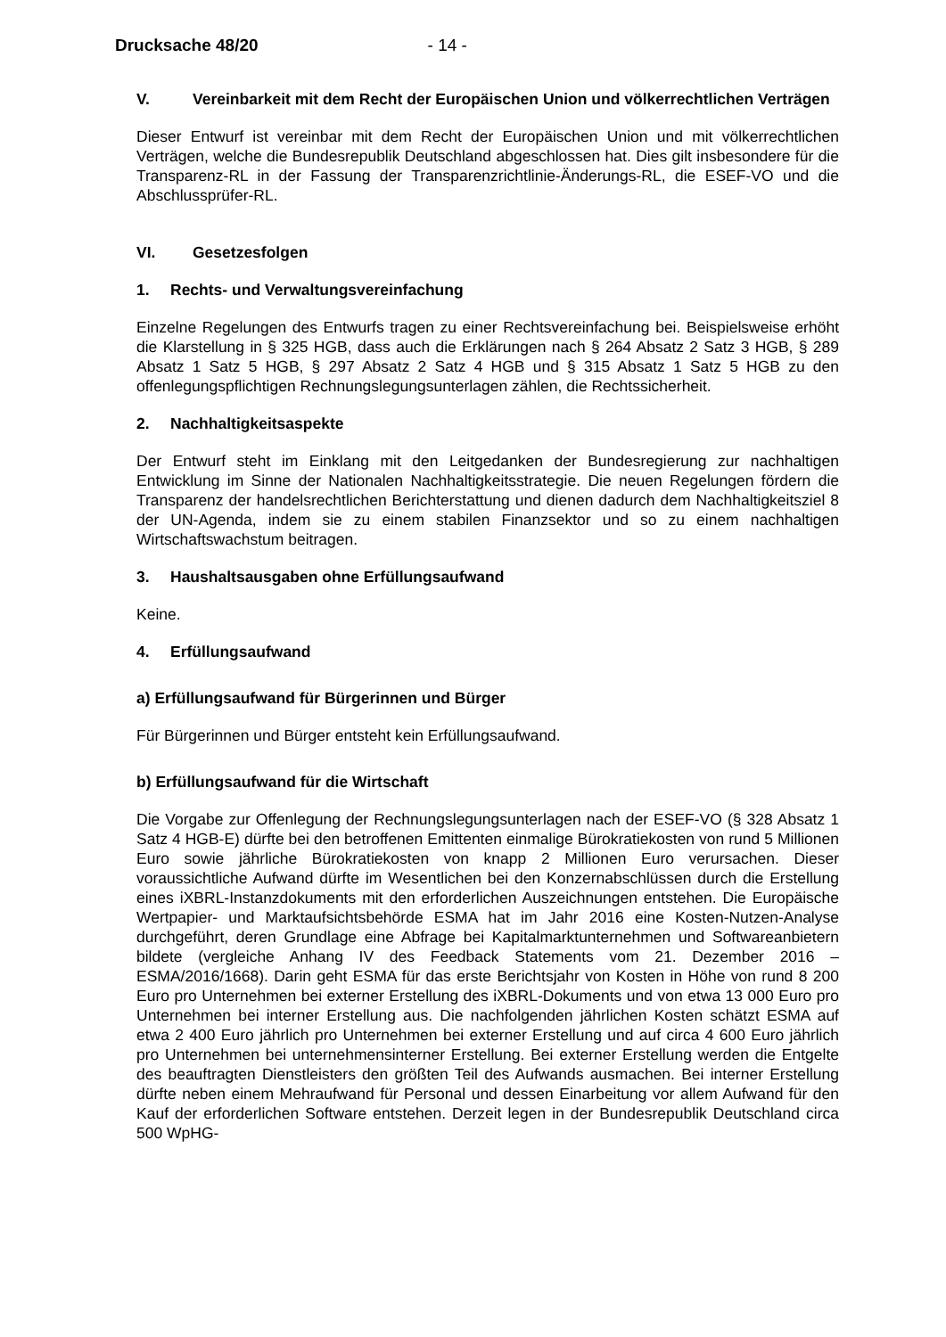Drucksache 48/20 - 14 -
V. Vereinbarkeit mit dem Recht der Europäischen Union und völkerrechtlichen Verträgen
Dieser Entwurf ist vereinbar mit dem Recht der Europäischen Union und mit völkerrechtlichen Verträgen, welche die Bundesrepublik Deutschland abgeschlossen hat. Dies gilt insbesondere für die Transparenz-RL in der Fassung der Transparenzrichtlinie-Änderungs-RL, die ESEF-VO und die Abschlussprüfer-RL.
VI. Gesetzesfolgen
1. Rechts- und Verwaltungsvereinfachung
Einzelne Regelungen des Entwurfs tragen zu einer Rechtsvereinfachung bei. Beispielsweise erhöht die Klarstellung in § 325 HGB, dass auch die Erklärungen nach § 264 Absatz 2 Satz 3 HGB, § 289 Absatz 1 Satz 5 HGB, § 297 Absatz 2 Satz 4 HGB und § 315 Absatz 1 Satz 5 HGB zu den offenlegungspflichtigen Rechnungslegungsunterlagen zählen, die Rechtssicherheit.
2. Nachhaltigkeitsaspekte
Der Entwurf steht im Einklang mit den Leitgedanken der Bundesregierung zur nachhaltigen Entwicklung im Sinne der Nationalen Nachhaltigkeitsstrategie. Die neuen Regelungen fördern die Transparenz der handelsrechtlichen Berichterstattung und dienen dadurch dem Nachhaltigkeitsziel 8 der UN-Agenda, indem sie zu einem stabilen Finanzsektor und so zu einem nachhaltigen Wirtschaftswachstum beitragen.
3. Haushaltsausgaben ohne Erfüllungsaufwand
Keine.
4. Erfüllungsaufwand
a) Erfüllungsaufwand für Bürgerinnen und Bürger
Für Bürgerinnen und Bürger entsteht kein Erfüllungsaufwand.
b) Erfüllungsaufwand für die Wirtschaft
Die Vorgabe zur Offenlegung der Rechnungslegungsunterlagen nach der ESEF-VO (§ 328 Absatz 1 Satz 4 HGB-E) dürfte bei den betroffenen Emittenten einmalige Bürokratiekosten von rund 5 Millionen Euro sowie jährliche Bürokratiekosten von knapp 2 Millionen Euro verursachen. Dieser voraussichtliche Aufwand dürfte im Wesentlichen bei den Konzernabschlüssen durch die Erstellung eines iXBRL-Instanzdokuments mit den erforderlichen Auszeichnungen entstehen. Die Europäische Wertpapier- und Marktaufsichtsbehörde ESMA hat im Jahr 2016 eine Kosten-Nutzen-Analyse durchgeführt, deren Grundlage eine Abfrage bei Kapitalmarktunternehmen und Softwareanbietern bildete (vergleiche Anhang IV des Feedback Statements vom 21. Dezember 2016 – ESMA/2016/1668). Darin geht ESMA für das erste Berichtsjahr von Kosten in Höhe von rund 8 200 Euro pro Unternehmen bei externer Erstellung des iXBRL-Dokuments und von etwa 13 000 Euro pro Unternehmen bei interner Erstellung aus. Die nachfolgenden jährlichen Kosten schätzt ESMA auf etwa 2 400 Euro jährlich pro Unternehmen bei externer Erstellung und auf circa 4 600 Euro jährlich pro Unternehmen bei unternehmensinterner Erstellung. Bei externer Erstellung werden die Entgelte des beauftragten Dienstleisters den größten Teil des Aufwands ausmachen. Bei interner Erstellung dürfte neben einem Mehraufwand für Personal und dessen Einarbeitung vor allem Aufwand für den Kauf der erforderlichen Software entstehen. Derzeit legen in der Bundesrepublik Deutschland circa 500 WpHG-